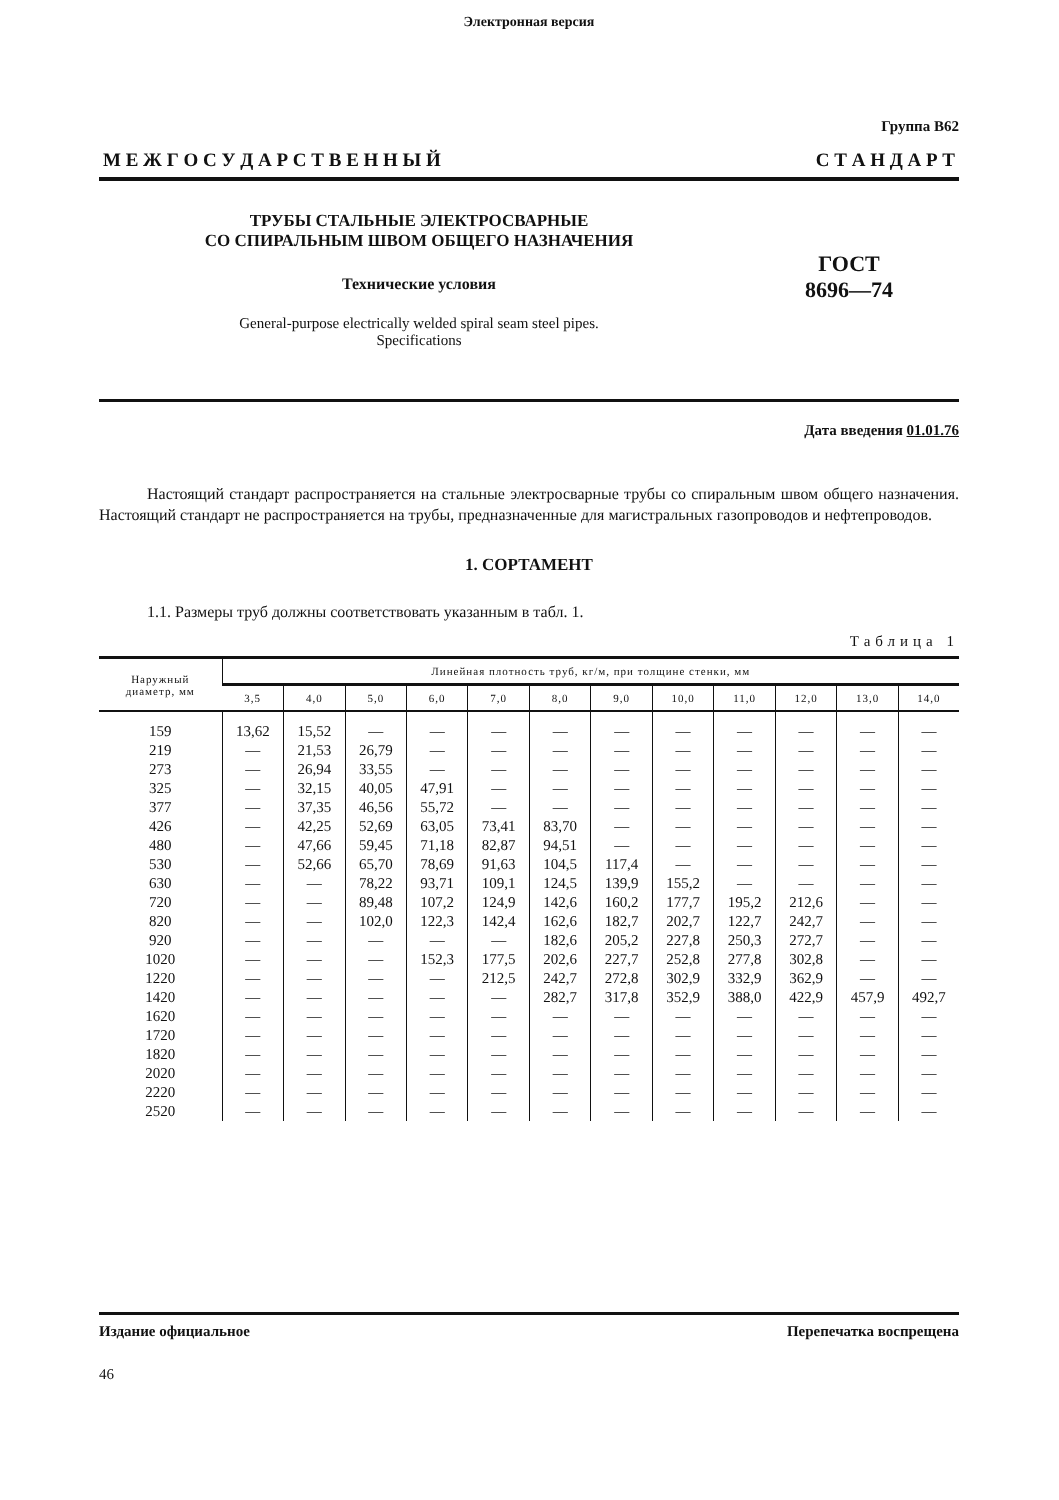Электронная версия
Группа В62
М Е Ж Г О С У Д А Р С Т В Е Н Н Ы Й С Т А Н Д А Р Т
ТРУБЫ СТАЛЬНЫЕ ЭЛЕКТРОСВАРНЫЕ
СО СПИРАЛЬНЫМ ШВОМ ОБЩЕГО НАЗНАЧЕНИЯ
Технические условия
General-purpose electrically welded spiral seam steel pipes.
Specifications
ГОСТ
8696—74
Дата введения 01.01.76
Настоящий стандарт распространяется на стальные электросварные трубы со спиральным швом общего назначения. Настоящий стандарт не распространяется на трубы, предназначенные для магистральных газопроводов и нефтепроводов.
1. СОРТАМЕНТ
1.1. Размеры труб должны соответствовать указанным в табл. 1.
Таблица 1
| Наружный диаметр, мм | Линейная плотность труб, кг/м, при толщине стенки, мм | | | | | | | | | | | |
| --- | --- | --- | --- | --- | --- | --- | --- | --- | --- | --- | --- | --- |
| | 3,5 | 4,0 | 5,0 | 6,0 | 7,0 | 8,0 | 9,0 | 10,0 | 11,0 | 12,0 | 13,0 | 14,0 |
| 159 | 13,62 | 15,52 | — | — | — | — | — | — | — | — | — | — |
| 219 | — | 21,53 | 26,79 | — | — | — | — | — | — | — | — | — |
| 273 | — | 26,94 | 33,55 | — | — | — | — | — | — | — | — | — |
| 325 | — | 32,15 | 40,05 | 47,91 | — | — | — | — | — | — | — | — |
| 377 | — | 37,35 | 46,56 | 55,72 | — | — | — | — | — | — | — | — |
| 426 | — | 42,25 | 52,69 | 63,05 | 73,41 | 83,70 | — | — | — | — | — | — |
| 480 | — | 47,66 | 59,45 | 71,18 | 82,87 | 94,51 | — | — | — | — | — | — |
| 530 | — | 52,66 | 65,70 | 78,69 | 91,63 | 104,5 | 117,4 | — | — | — | — | — |
| 630 | — | — | 78,22 | 93,71 | 109,1 | 124,5 | 139,9 | 155,2 | — | — | — | — |
| 720 | — | — | 89,48 | 107,2 | 124,9 | 142,6 | 160,2 | 177,7 | 195,2 | 212,6 | — | — |
| 820 | — | — | 102,0 | 122,3 | 142,4 | 162,6 | 182,7 | 202,7 | 122,7 | 242,7 | — | — |
| 920 | — | — | — | — | — | 182,6 | 205,2 | 227,8 | 250,3 | 272,7 | — | — |
| 1020 | — | — | — | 152,3 | 177,5 | 202,6 | 227,7 | 252,8 | 277,8 | 302,8 | — | — |
| 1220 | — | — | — | — | 212,5 | 242,7 | 272,8 | 302,9 | 332,9 | 362,9 | — | — |
| 1420 | — | — | — | — | — | 282,7 | 317,8 | 352,9 | 388,0 | 422,9 | 457,9 | 492,7 |
| 1620 | — | — | — | — | — | — | — | — | — | — | — | — |
| 1720 | — | — | — | — | — | — | — | — | — | — | — | — |
| 1820 | — | — | — | — | — | — | — | — | — | — | — | — |
| 2020 | — | — | — | — | — | — | — | — | — | — | — | — |
| 2220 | — | — | — | — | — | — | — | — | — | — | — | — |
| 2520 | — | — | — | — | — | — | — | — | — | — | — | — |
Издание официальное Перепечатка воспрещена
46